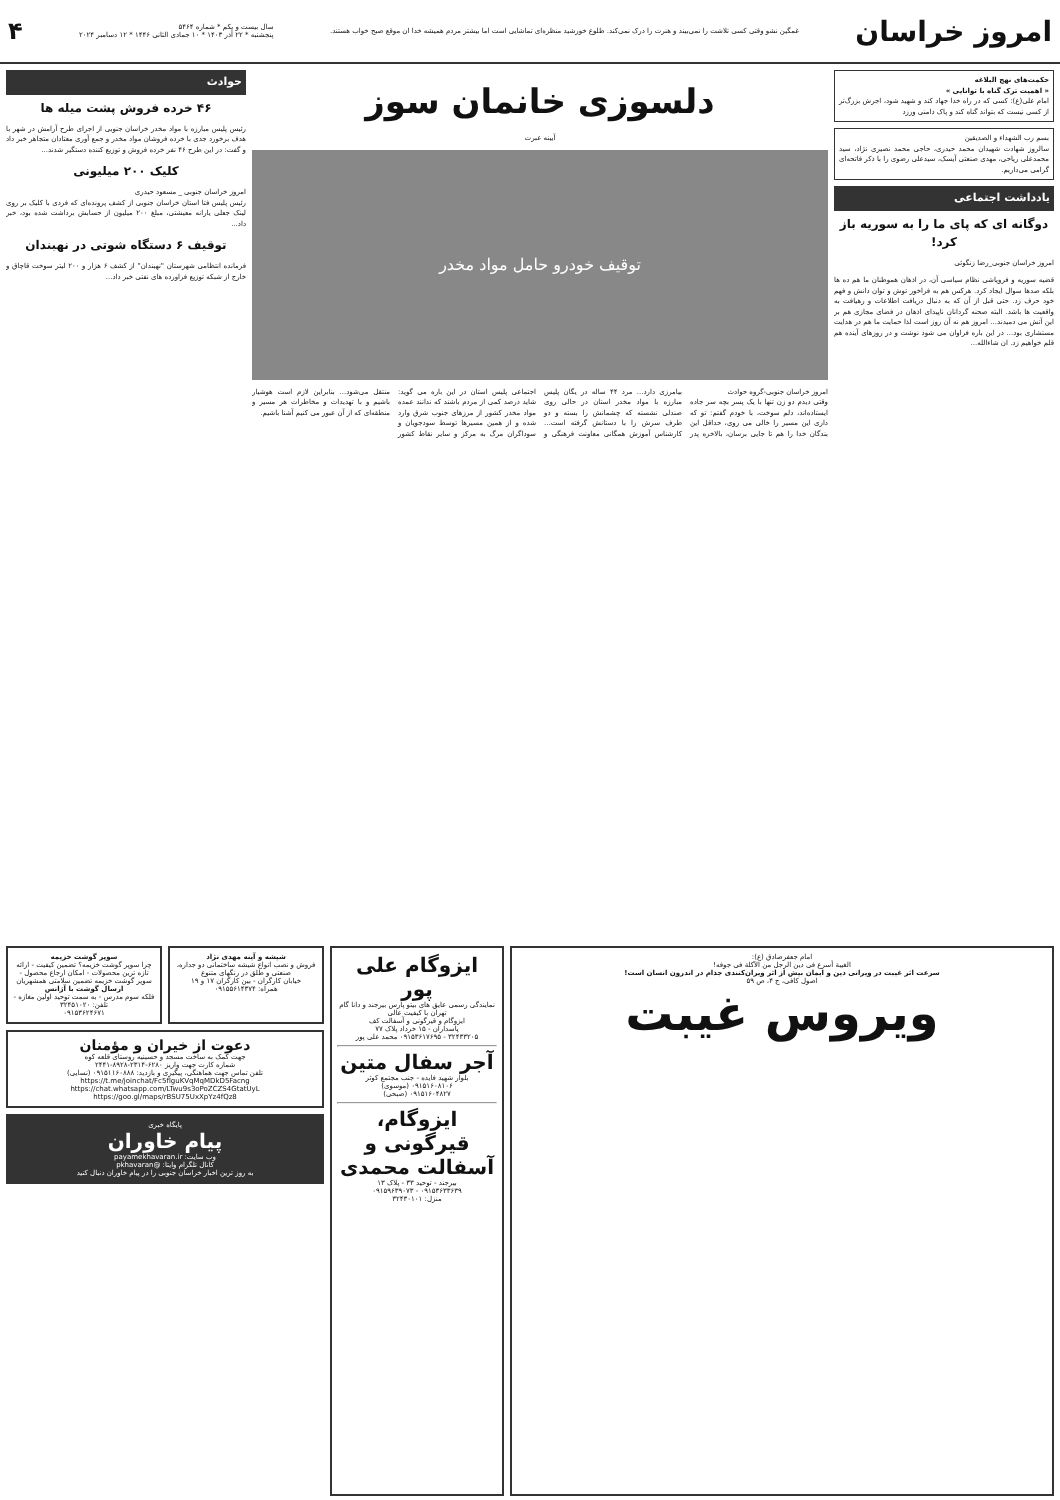امروز خراسان
غمگین نشو وقتی کسی تلاشت را نمی‌بیند و هنرت را درک نمی‌کند. طلوع خورشید منظره‌ای تماشایی است اما بیشتر مردم همیشه خدا ان موقع صبح خواب هستند.
سال بیست و یکم * شماره ۵۴۶۴
پنجشنبه * ۲۲ آذر ۱۴۰۳ * ۱۰ جمادی الثانی ۱۴۴۶ * ۱۲ دسامبر ۲۰۲۴
۴
حکمت‌های نهج البلاغه
« اهمیت ترک گناه با توانایی »
امام علی(ع): کسی که در راه خدا جهاد کند و شهید شود، اجرش بزرگ‌تر از کسی نیست که بتواند گناه کند و پاک دامنی ورزد
بسم رب الشهداء و الصدیقین
سالروز شهادت شهیدان محمد حیدری، حاجی محمد نصیری نژاد، سید محمدعلی ریاحی، مهدی صنعتی آیسک، سیدعلی رضوی را با ذکر فاتحه‌ای گرامی می‌داریم.
یادداشت اجتماعی
دوگانه ای که پای ما را به سوریه باز کرد!
امروز خراسان جنوبی_رضا زنگوئی
قضیه سوریه و فروپاشی نظام سیاسی آن، در اذهان هموطنان ما هم ده ها بلکه صدها سوال ایجاد کرد. هرکس هم به فراخور توش و توان دانش و فهم خود حرف زد. حتی قبل از آن که به دنبال دریافت اطلاعات و رهیافت به واقعیت ها باشد. البته صحنه گردانان ناپیدای اذهان در فضای مجازی هم بر این آتش می دمیدند... امروز هم نه آن روز است لذا حمایت ما هم در هدایت مستشاری بود... در این باره فراوان می شود نوشت و در روزهای آینده هم قلم خواهیم زد. ان شاءالله...
دلسوزی خانمان سوز
آیینه عبرت
توقیف خودرو حامل مواد مخدر
امروز خراسان جنوبی-گروه حوادث
وقتی دیدم دو زن تنها با یک پسر بچه سر جاده ایستاده‌اند، دلم سوخت، با خودم گفتم: تو که داری این مسیر را خالی می روی، حداقل این بندگان خدا را هم تا جایی برسان، بالاخره پدر بیامرزی دارد... مرد ۴۴ ساله در یگان پلیس مبارزه با مواد مخدر استان در حالی روی صندلی نشسته که چشمانش را بسته و دو طرف سرش را با دستانش گرفته است... کارشناس آموزش همگانی معاونت فرهنگی و اجتماعی پلیس استان در این باره می گوید: شاید درصد کمی از مردم باشند که ندانند عمده مواد مخدر کشور از مرزهای جنوب شرق وارد شده و از همین مسیرها توسط سودجویان و سوداگران مرگ به مرکز و سایر نقاط کشور منتقل می‌شود... بنابراین لازم است هوشیار باشیم و با تهدیدات و مخاطرات هر مسیر و منطقه‌ای که از آن عبور می کنیم آشنا باشیم.
حوادث
۴۶ خرده فروش پشت میله ها
رئیس پلیس مبارزه با مواد مخدر خراسان جنوبی از اجرای طرح آرامش در شهر با هدف برخورد جدی با خرده فروشان مواد مخدر و جمع آوری معتادان متجاهر خبر داد و گفت: در این طرح ۴۶ نفر خرده فروش و توزیع کننده دستگیر شدند...
کلیک ۲۰۰ میلیونی
امروز خراسان جنوبی _ مسعود حیدری
رئیس پلیس فتا استان خراسان جنوبی از کشف پرونده‌ای که فردی با کلیک بر روی لینک جعلی یارانه معیشتی، مبلغ ۲۰۰ میلیون از حسابش برداشت شده بود، خبر داد...
توقیف ۶ دستگاه شوتی در نهبندان
فرمانده انتظامی شهرستان "نهبندان" از کشف ۶ هزار و ۲۰۰ لیتر سوخت قاچاق و خارج از شبکه توزیع فراورده های نفتی خبر داد...
امام جعفرصادق (ع):
الغیبة أسرع فی دین الرجل من الآکلة فی جوفه!
سرعت اثر غیبت در ویرانی دین و ایمان بیش از اثر ویران‌کنندی جذام در اندرون انسان است!
اصول کافی، ج ۴، ص ۵۹
ویروس غیبت
ایزوگام علی پور
نمایندگی رسمی عایق های بیتو پارس بیرجند و دانا گام تهران با کیفیت عالی
ایزوگام و قیرگونی و آسفالت کف
پاسداران - ۱۵ خرداد پلاک ۷۷
۳۲۴۳۳۲۰۵ - ۰۹۱۵۳۶۱۷۶۹۵ محمد علی پور
آجر سفال متین
بلوار شهید فایده - جنب مجتمع کوثر
۰۹۱۵۱۶۰۸۱۰۶ (موسوی)
۰۹۱۵۱۶۰۴۸۲۷ (صبحی)
ایزوگام، قیرگونی و آسفالت محمدی
بیرجند - توحید ۳۳ - پلاک ۱۳
۰۹۱۵۳۶۳۳۶۳۹ - ۰۹۱۵۹۶۳۹۰۷۳
منزل: ۳۲۴۳۰۱۰۱
شیشه و آینه مهدی نژاد
فروش و نصب انواع شیشه ساختمانی دو جداره، صنعتی و طلق در رنگهای متنوع
خیابان کارگران - بین کارگران ۱۷ و ۱۹
همراه: ۰۹۱۵۵۶۱۴۳۷۴
سوپر گوشت خزیمه
چرا سوپر گوشت خزیمه؟ تضمین کیفیت - ارائه تازه ترین محصولات - امکان ارجاع محصول - سوپر گوشت خزیمه تضمین سلامتی همشهریان
ارسال گوشت با آژانس
فلکه سوم مدرس - به سمت توحید اولین مغازه - تلفن: ۳۲۴۵۱۰۲۰
۰۹۱۵۳۶۲۴۶۷۱
دعوت از خیران و مؤمنان
جهت کمک به ساخت مسجد و حسینیه روستای قلعه کوه
شماره کارت جهت واریز ۶۲۸۰-۲۳۱۴-۸۹۲۸-۲۴۴۱
تلفن تماس جهت هماهنگی، پیگیری و بازدید: ۰۹۱۵۱۱۶۰۸۸۸ (نسایی)
https://t.me/joinchat/Fc5flguKVqMqMDkD5Facng
https://chat.whatsapp.com/LTwu9s3oPoZCZS4GtatUyL
https://goo.gl/maps/rBSU75UxXpYz4fQz8
پایگاه خبری
پیام خاوران
وب سایت: payamekhavaran.ir
کانال تلگرام وایتا: @pkhavaran
به روز ترین اخبار خراسان جنوبی را در پیام خاوران دنبال کنید